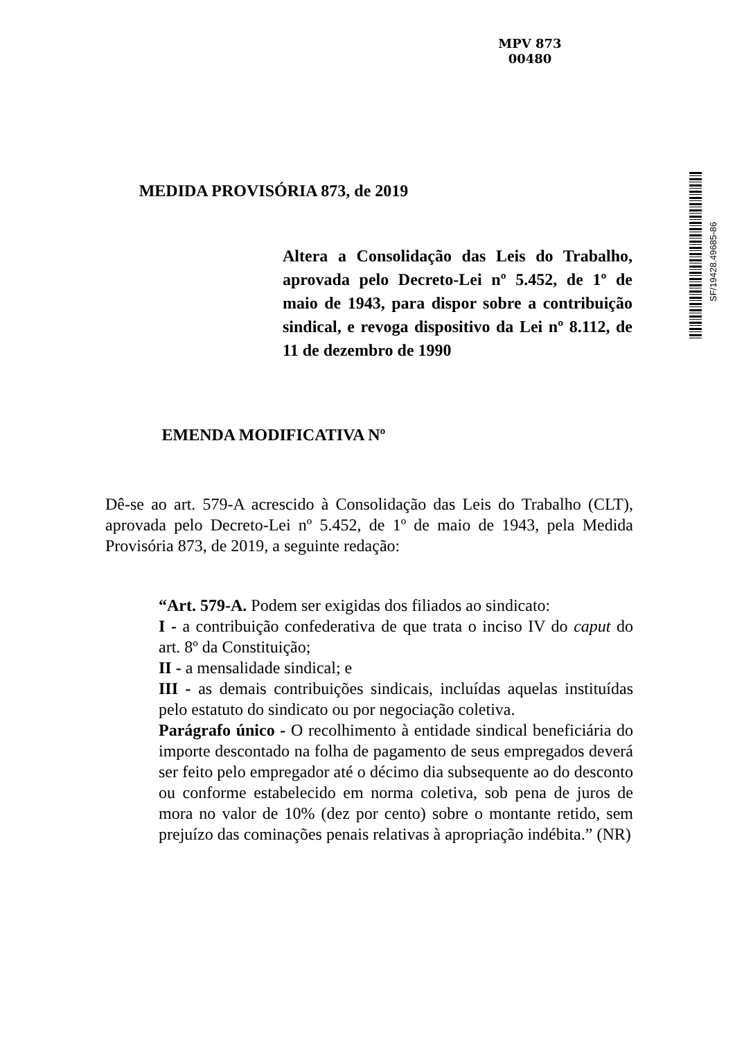MPV 873
00480
SF/19428.49685-86
MEDIDA PROVISÓRIA 873, de 2019
Altera a Consolidação das Leis do Trabalho, aprovada pelo Decreto-Lei nº 5.452, de 1º de maio de 1943, para dispor sobre a contribuição sindical, e revoga dispositivo da Lei nº 8.112, de 11 de dezembro de 1990
EMENDA MODIFICATIVA Nº
Dê-se ao art. 579-A acrescido à Consolidação das Leis do Trabalho (CLT), aprovada pelo Decreto-Lei nº 5.452, de 1º de maio de 1943, pela Medida Provisória 873, de 2019, a seguinte redação:
“Art. 579-A. Podem ser exigidas dos filiados ao sindicato:
I - a contribuição confederativa de que trata o inciso IV do caput do art. 8º da Constituição;
II - a mensalidade sindical; e
III - as demais contribuições sindicais, incluídas aquelas instituídas pelo estatuto do sindicato ou por negociação coletiva.
Parágrafo único - O recolhimento à entidade sindical beneficiária do importe descontado na folha de pagamento de seus empregados deverá ser feito pelo empregador até o décimo dia subsequente ao do desconto ou conforme estabelecido em norma coletiva, sob pena de juros de mora no valor de 10% (dez por cento) sobre o montante retido, sem prejuízo das cominações penais relativas à apropriação indébita.” (NR)